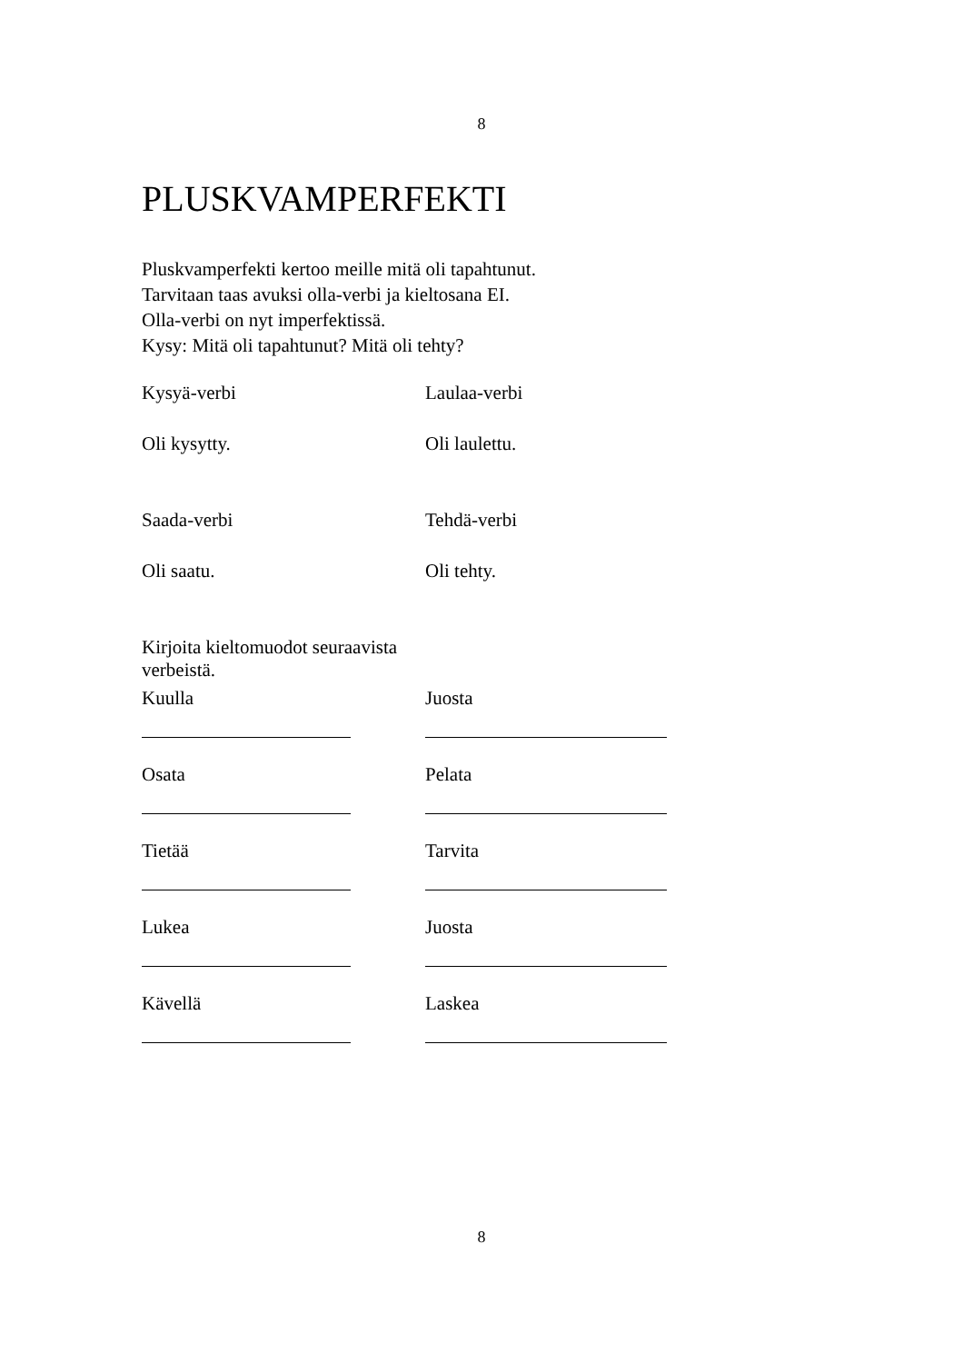8
PLUSKVAMPERFEKTI
Pluskvamperfekti kertoo meille mitä oli tapahtunut.
Tarvitaan taas avuksi olla-verbi ja kieltosana EI.
Olla-verbi on nyt imperfektissä.
Kysy: Mitä oli tapahtunut? Mitä oli tehty?
Kysyä-verbi Laulaa-verbi
Oli kysytty. Oli laulettu.
Saada-verbi Tehdä-verbi
Oli saatu. Oli tehty.
Kirjoita kieltomuodot seuraavista verbeistä.
Kuulla Juosta
Osata Pelata
Tietää Tarvita
Lukea Juosta
Kävellä Laskea
8